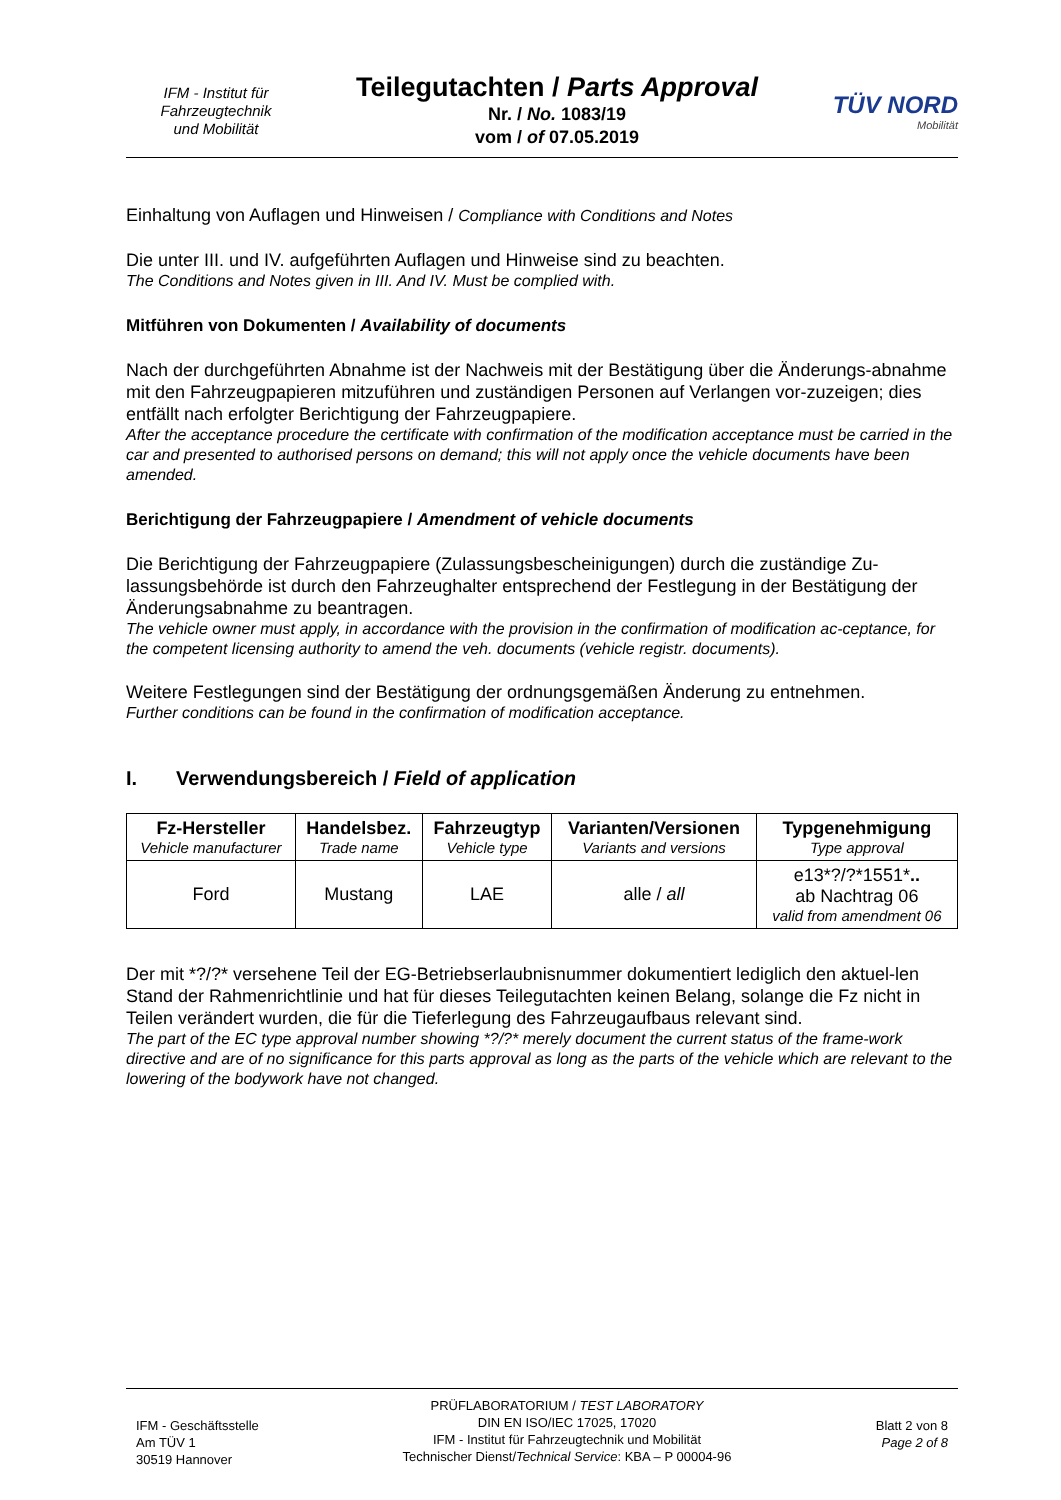IFM - Institut für
Fahrzeugtechnik
und Mobilität
Teilegutachten / Parts Approval
Nr. / No. 1083/19
vom / of 07.05.2019
TÜV NORD
Mobilität
Einhaltung von Auflagen und Hinweisen / Compliance with Conditions and Notes
Die unter III. und IV. aufgeführten Auflagen und Hinweise sind zu beachten.
The Conditions and Notes given in III. And IV. Must be complied with.
Mitführen von Dokumenten / Availability of documents
Nach der durchgeführten Abnahme ist der Nachweis mit der Bestätigung über die Änderungs-abnahme mit den Fahrzeugpapieren mitzuführen und zuständigen Personen auf Verlangen vor-zuzeigen; dies entfällt nach erfolgter Berichtigung der Fahrzeugpapiere.
After the acceptance procedure the certificate with confirmation of the modification acceptance must be carried in the car and presented to authorised persons on demand; this will not apply once the vehicle documents have been amended.
Berichtigung der Fahrzeugpapiere / Amendment of vehicle documents
Die Berichtigung der Fahrzeugpapiere (Zulassungsbescheinigungen) durch die zuständige Zu-lassungsbehörde ist durch den Fahrzeughalter entsprechend der Festlegung in der Bestätigung der Änderungsabnahme zu beantragen.
The vehicle owner must apply, in accordance with the provision in the confirmation of modification ac-ceptance, for the competent licensing authority to amend the veh. documents (vehicle registr. documents).
Weitere Festlegungen sind der Bestätigung der ordnungsgemäßen Änderung zu entnehmen.
Further conditions can be found in the confirmation of modification acceptance.
I. Verwendungsbereich / Field of application
| Fz-Hersteller Vehicle manufacturer | Handelsbez. Trade name | Fahrzeugtyp Vehicle type | Varianten/Versionen Variants and versions | Typgenehmigung Type approval |
| --- | --- | --- | --- | --- |
| Ford | Mustang | LAE | alle / all | e13*?/?*1551* .. ab Nachtrag 06 valid from amendment 06 |
Der mit *?/?* versehene Teil der EG-Betriebserlaubnisnummer dokumentiert lediglich den aktuel-len Stand der Rahmenrichtlinie und hat für dieses Teilegutachten keinen Belang, solange die Fz nicht in Teilen verändert wurden, die für die Tieferlegung des Fahrzeugaufbaus relevant sind.
The part of the EC type approval number showing *?/?* merely document the current status of the frame-work directive and are of no significance for this parts approval as long as the parts of the vehicle which are relevant to the lowering of the bodywork have not changed.
IFM - Geschäftsstelle
Am TÜV 1
30519 Hannover
PRÜFLABORATORIUM / TEST LABORATORY
DIN EN ISO/IEC 17025, 17020
IFM - Institut für Fahrzeugtechnik und Mobilität
Technischer Dienst/Technical Service: KBA – P 00004-96
Blatt 2 von 8
Page 2 of 8